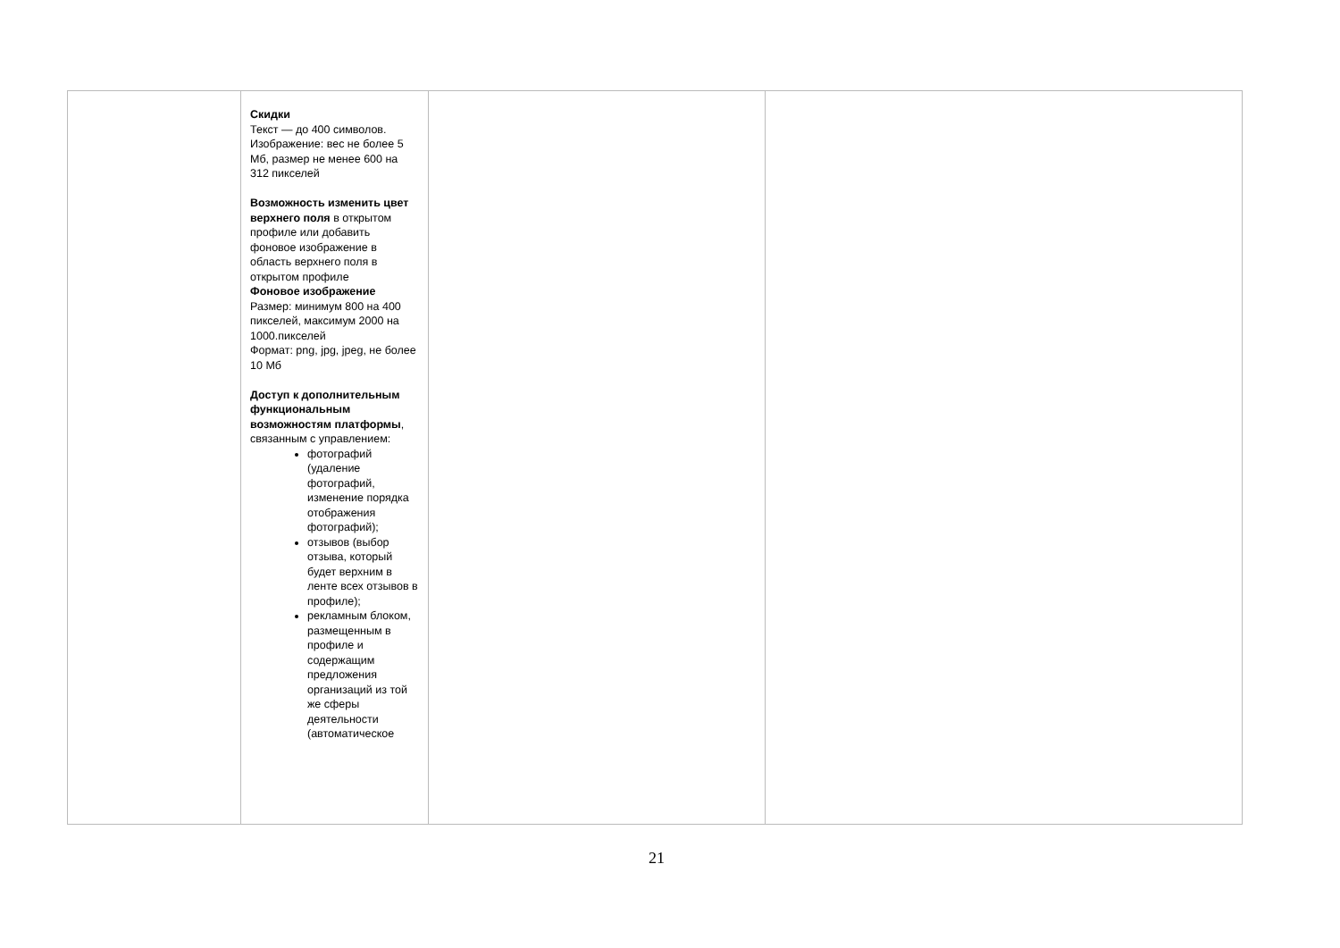| | Скидки Текст — до 400 символов. Изображение: вес не более 5 Мб, размер не менее 600 на 312 пикселей Возможность изменить цвет верхнего поля в открытом профиле или добавить фоновое изображение в область верхнего поля в открытом профиле Фоновое изображение Размер: минимум 800 на 400 пикселей, максимум 2000 на 1000.пикселей Формат: png, jpg, jpeg, не более 10 Мб Доступ к дополнительным функциональным возможностям платформы , связанным с управлением: фотографий (удаление фотографий, изменение порядка отображения фотографий); отзывов (выбор отзыва, который будет верхним в ленте всех отзывов в профиле); рекламным блоком, размещенным в профиле и содержащим предложения организаций из той же сферы деятельности (автоматическое | | |
21